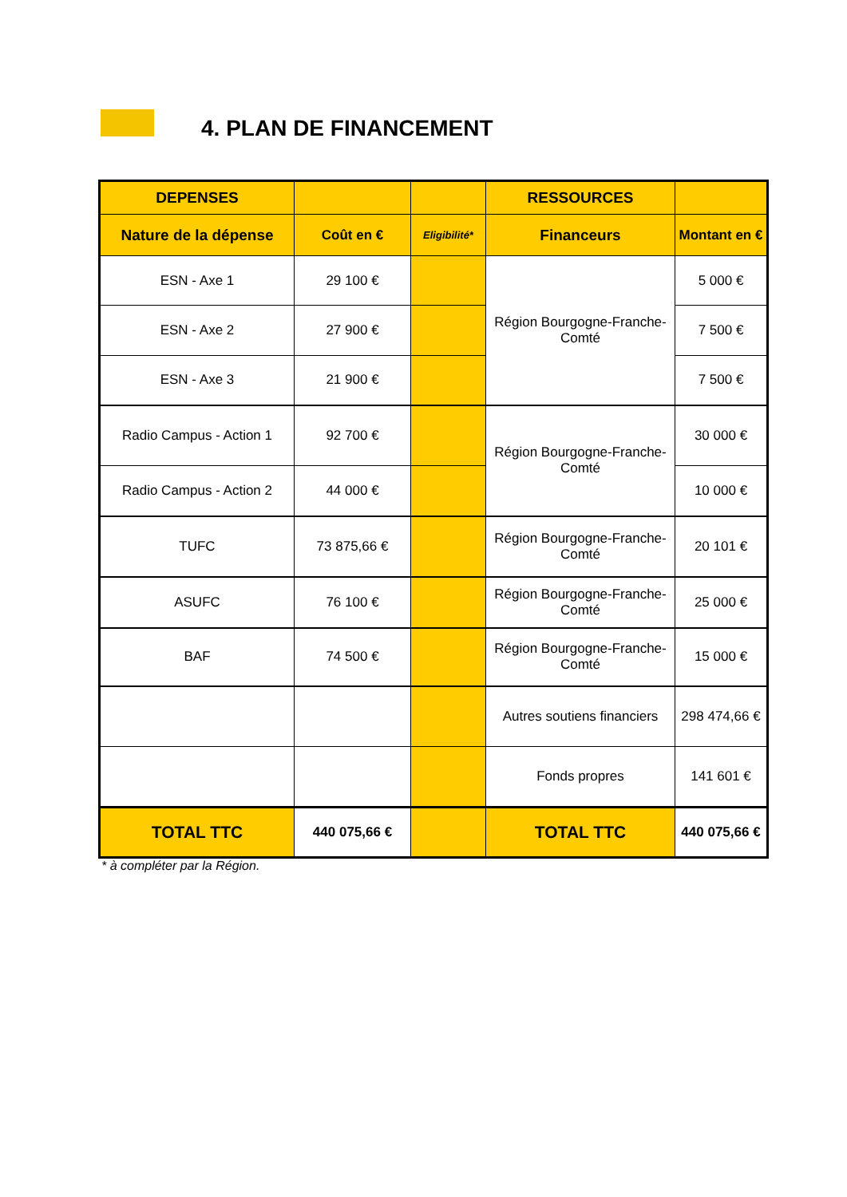4. PLAN DE FINANCEMENT
| DEPENSES | | | RESSOURCES | |
| --- | --- | --- | --- | --- |
| Nature de la dépense | Coût en € | Eligibilité* | Financeurs | Montant en € |
| ESN - Axe 1 | 29 100 € | | Région Bourgogne-Franche-Comté | 5 000 € |
| ESN - Axe 2 | 27 900 € | | | 7 500 € |
| ESN - Axe 3 | 21 900 € | | | 7 500 € |
| Radio Campus - Action 1 | 92 700 € | | Région Bourgogne-Franche-Comté | 30 000 € |
| Radio Campus - Action 2 | 44 000 € | | | 10 000 € |
| TUFC | 73 875,66 € | | Région Bourgogne-Franche-Comté | 20 101 € |
| ASUFC | 76 100 € | | Région Bourgogne-Franche-Comté | 25 000 € |
| BAF | 74 500 € | | Région Bourgogne-Franche-Comté | 15 000 € |
| | | | Autres soutiens financiers | 298 474,66 € |
| | | | Fonds propres | 141 601 € |
| TOTAL TTC | 440 075,66 € | | TOTAL TTC | 440 075,66 € |
* à compléter par la Région.